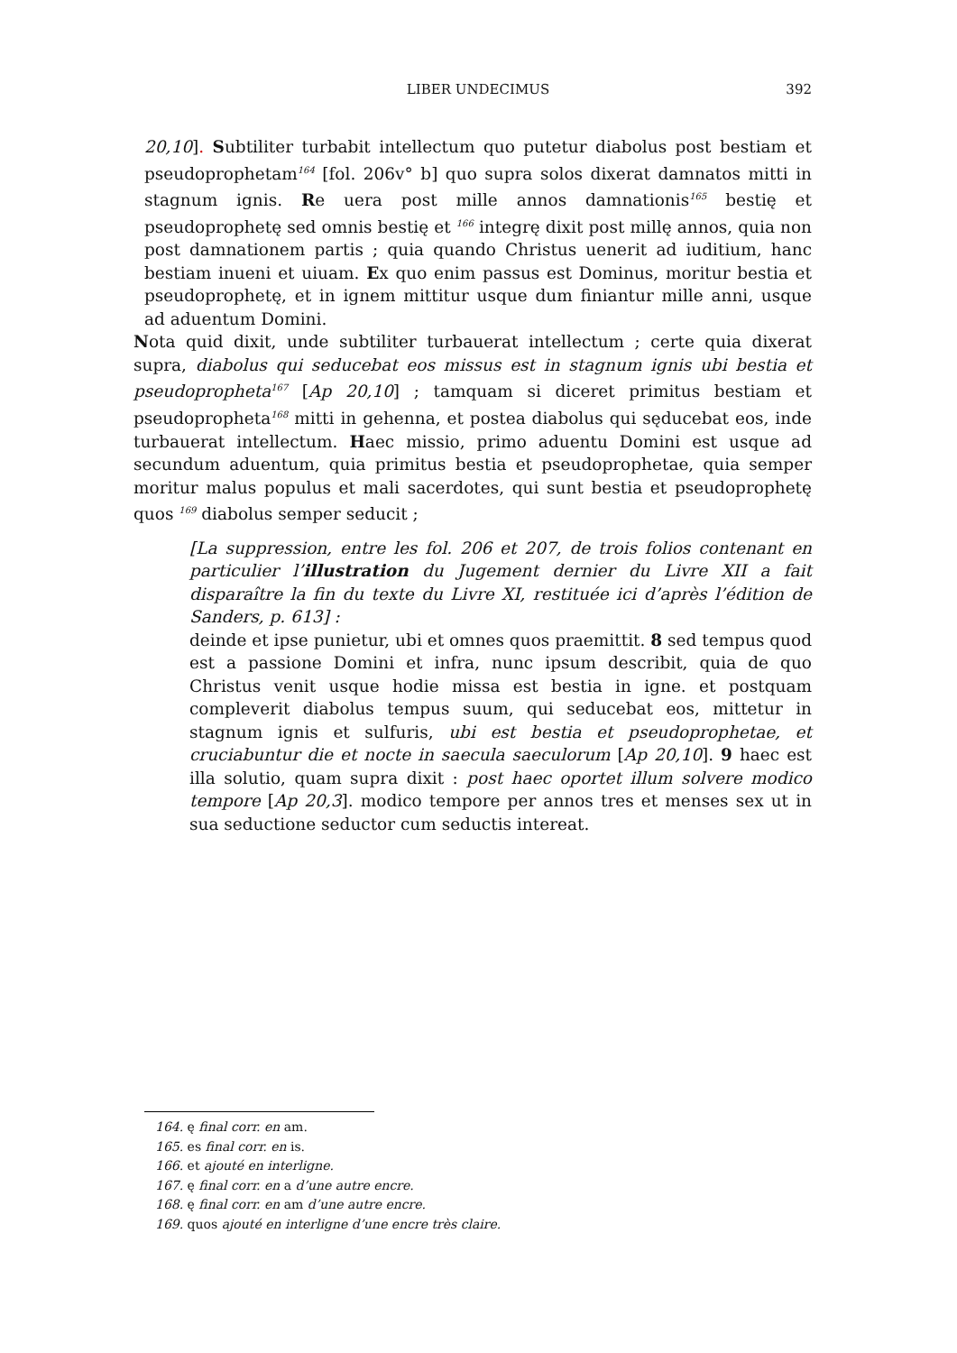LIBER UNDECIMUS
392
20,10]. Subtiliter turbabit intellectum quo putetur diabolus post bestiam et pseudoprophetam<sup>164</sup> [fol. 206v° b] quo supra solos dixerat damnatos mitti in stagnum ignis. Re uera post mille annos damnationis<sup>165</sup> bestię et pseudoprophetę sed omnis bestię et <sup>166</sup> integrę dixit post millę annos, quia non post damnationem partis ; quia quando Christus uenerit ad iuditium, hanc bestiam inueni et uiuam. Ex quo enim passus est Dominus, moritur bestia et pseudoprophetę, et in ignem mittitur usque dum finiantur mille anni, usque ad aduentum Domini.
Nota quid dixit, unde subtiliter turbauerat intellectum ; certe quia dixerat supra, diabolus qui seducebat eos missus est in stagnum ignis ubi bestia et pseudopropheta<sup>167</sup> [Ap 20,10] ; tamquam si diceret primitus bestiam et pseudopropheta<sup>168</sup> mitti in gehenna, et postea diabolus qui sęducebat eos, inde turbauerat intellectum. Haec missio, primo aduentu Domini est usque ad secundum aduentum, quia primitus bestia et pseudoprophetae, quia semper moritur malus populus et mali sacerdotes, qui sunt bestia et pseudoprophetę quos <sup>169</sup> diabolus semper seducit ;
[La suppression, entre les fol. 206 et 207, de trois folios contenant en particulier l’illustration du Jugement dernier du Livre XII a fait disparaître la fin du texte du Livre XI, restituée ici d’après l’édition de Sanders, p. 613] :
deinde et ipse punietur, ubi et omnes quos praemittit. 8 sed tempus quod est a passione Domini et infra, nunc ipsum describit, quia de quo Christus venit usque hodie missa est bestia in igne. et postquam compleverit diabolus tempus suum, qui seducebat eos, mittetur in stagnum ignis et sulfuris, ubi est bestia et pseudoprophetae, et cruciabuntur die et nocte in saecula saeculorum [Ap 20,10]. 9 haec est illa solutio, quam supra dixit : post haec oportet illum solvere modico tempore [Ap 20,3]. modico tempore per annos tres et menses sex ut in sua seductione seductor cum seductis intereat.
164. ę final corr. en am.
165. es final corr. en is.
166. et ajouté en interligne.
167. ę final corr. en a d’une autre encre.
168. ę final corr. en am d’une autre encre.
169. quos ajouté en interligne d’une encre très claire.